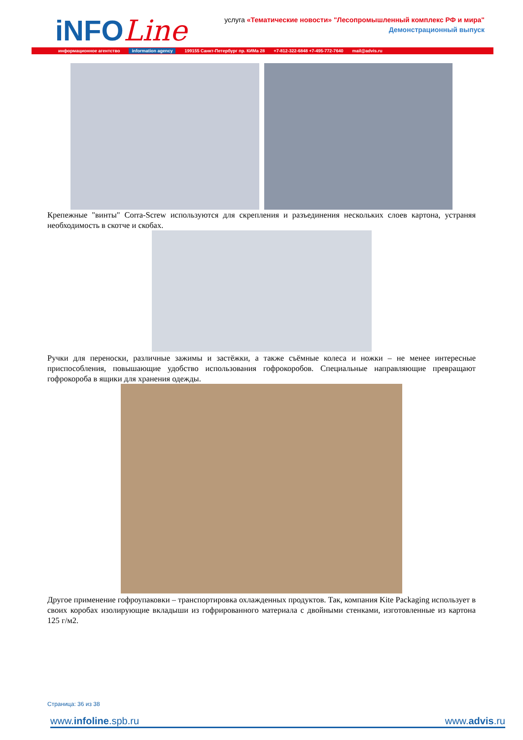iNFOLine
услуга «Тематические новости» "Лесопромышленный комплекс РФ и мира"
Демонстрационный выпуск
информационное агентство information agency 199155 Санкт-Петербург пр. КИМа 28 +7-812-322-6848 +7-495-772-7640 mail@advis.ru
Крепежные "винты" Corra-Screw используются для скрепления и разъединения нескольких слоев картона, устраняя необходимость в скотче и скобах.
Ручки для переноски, различные зажимы и застёжки, а также съёмные колеса и ножки – не менее интересные приспособления, повышающие удобство использования гофрокоробов. Специальные направляющие превращают гофрокороба в ящики для хранения одежды.
Другое применение гофроупаковки – транспортировка охлажденных продуктов. Так, компания Kite Packaging использует в своих коробах изолирующие вкладыши из гофрированного материала с двойными стенками, изготовленные из картона 125 г/м2.
Страница: 36 из 38
www.infoline.spb.ru www.advis.ru